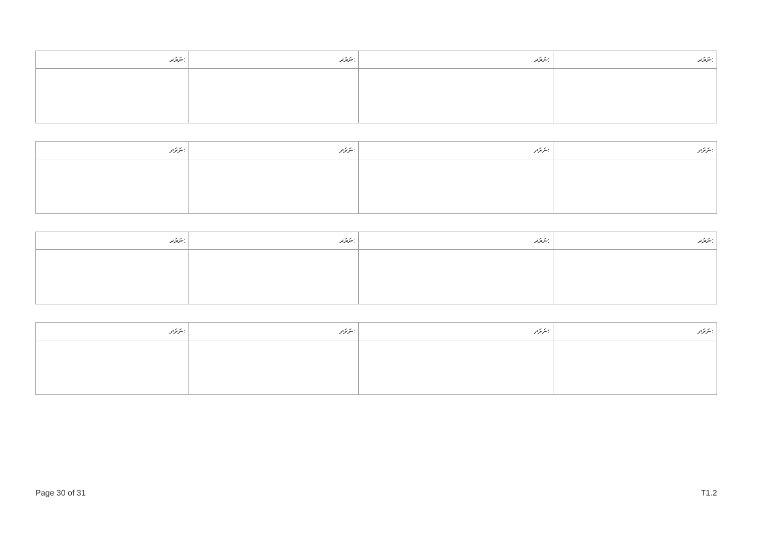| ނަރަދ: | ނަރަދ: | ނަރަދ: | ނަރަދ: |
| --- | --- | --- | --- |
| ނަރަދ: | ނަރަދ: | ނަރަދ: | ނަރަދ: |
| --- | --- | --- | --- |
| ނަރަދ: | ނަރަދ: | ނަރަދ: | ނަރަދ: |
| --- | --- | --- | --- |
| ނަރަދ: | ނަރަދ: | ނަރަދ: | ނަރަދ: |
| --- | --- | --- | --- |
Page 30 of 31 T1.2